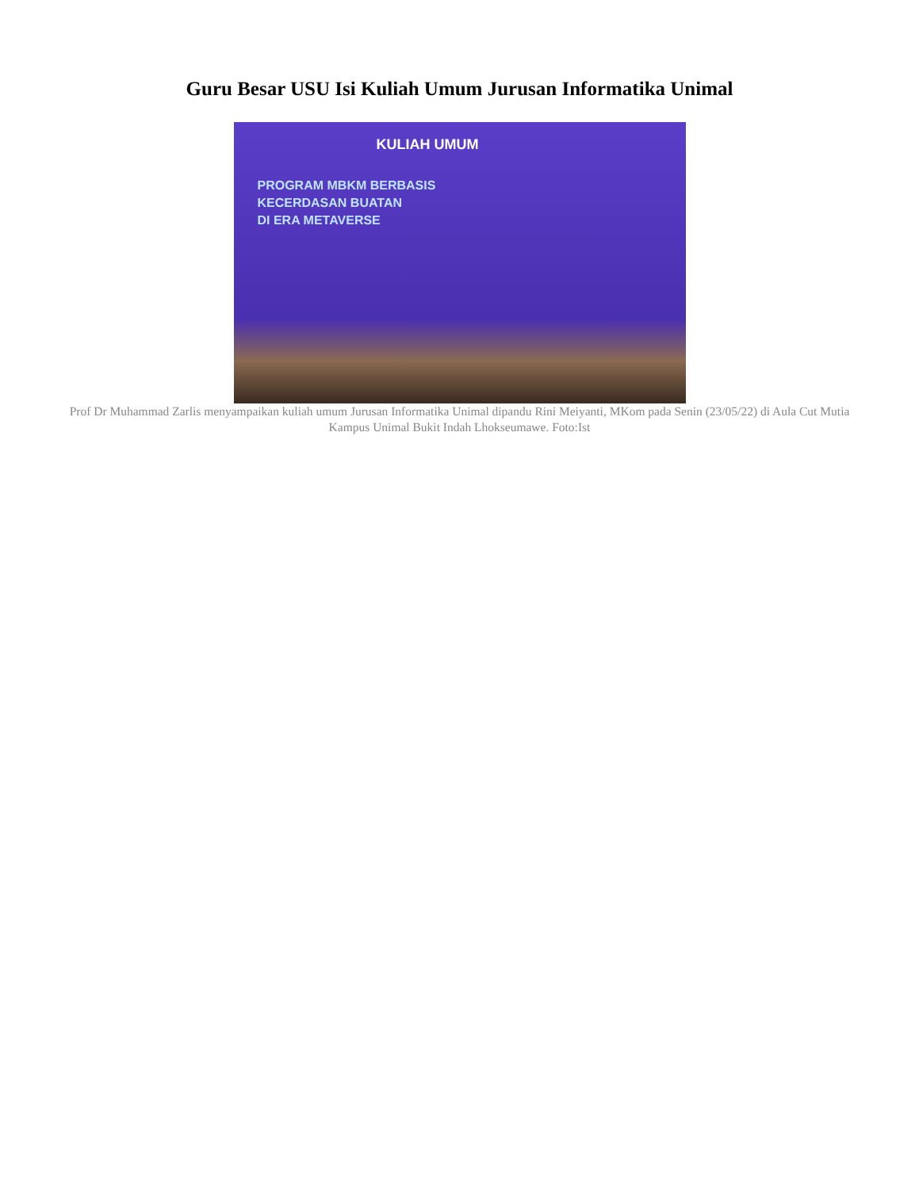Guru Besar USU Isi Kuliah Umum Jurusan Informatika Unimal
KULIAH UMUM
PROGRAM MBKM BERBASIS
KECERDASAN BUATAN
DI ERA METAVERSE
Prof Dr Muhammad Zarlis menyampaikan kuliah umum Jurusan Informatika Unimal dipandu Rini Meiyanti, MKom pada Senin (23/05/22) di Aula Cut Mutia Kampus Unimal Bukit Indah Lhokseumawe. Foto:Ist